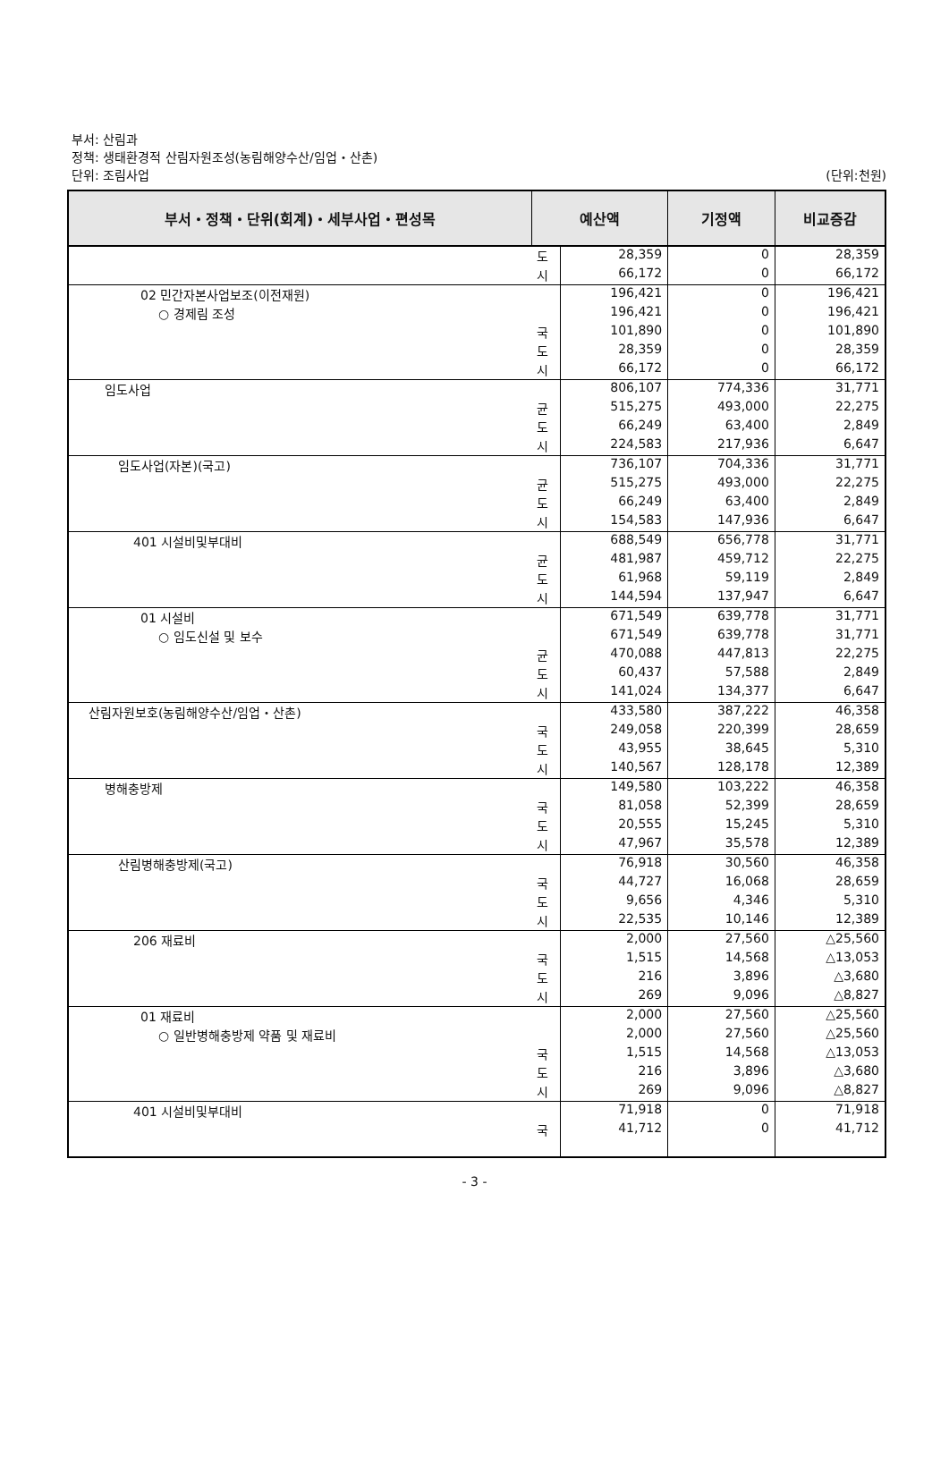부서: 산림과
정책: 생태환경적 산림자원조성(농림해양수산/임업・산촌)
단위: 조림사업
(단위:천원)
| 부서・정책・단위(회계)・세부사업・편성목 | 예산액 | | 기정액 | 비교증감 |
| --- | --- | --- | --- | --- |
| | 도 | 28,359 | 0 | 28,359 |
| | 시 | 66,172 | 0 | 66,172 |
| 02 민간자본사업보조(이전재원) | | 196,421 | 0 | 196,421 |
| ○ 경제림 조성 | | 196,421 | 0 | 196,421 |
| | 국 | 101,890 | 0 | 101,890 |
| | 도 | 28,359 | 0 | 28,359 |
| | 시 | 66,172 | 0 | 66,172 |
| 임도사업 | | 806,107 | 774,336 | 31,771 |
| | 균 | 515,275 | 493,000 | 22,275 |
| | 도 | 66,249 | 63,400 | 2,849 |
| | 시 | 224,583 | 217,936 | 6,647 |
| 임도사업(자본)(국고) | | 736,107 | 704,336 | 31,771 |
| | 균 | 515,275 | 493,000 | 22,275 |
| | 도 | 66,249 | 63,400 | 2,849 |
| | 시 | 154,583 | 147,936 | 6,647 |
| 401 시설비및부대비 | | 688,549 | 656,778 | 31,771 |
| | 균 | 481,987 | 459,712 | 22,275 |
| | 도 | 61,968 | 59,119 | 2,849 |
| | 시 | 144,594 | 137,947 | 6,647 |
| 01 시설비 | | 671,549 | 639,778 | 31,771 |
| ○ 임도신설 및 보수 | | 671,549 | 639,778 | 31,771 |
| | 균 | 470,088 | 447,813 | 22,275 |
| | 도 | 60,437 | 57,588 | 2,849 |
| | 시 | 141,024 | 134,377 | 6,647 |
| 산림자원보호(농림해양수산/임업・산촌) | | 433,580 | 387,222 | 46,358 |
| | 국 | 249,058 | 220,399 | 28,659 |
| | 도 | 43,955 | 38,645 | 5,310 |
| | 시 | 140,567 | 128,178 | 12,389 |
| 병해충방제 | | 149,580 | 103,222 | 46,358 |
| | 국 | 81,058 | 52,399 | 28,659 |
| | 도 | 20,555 | 15,245 | 5,310 |
| | 시 | 47,967 | 35,578 | 12,389 |
| 산림병해충방제(국고) | | 76,918 | 30,560 | 46,358 |
| | 국 | 44,727 | 16,068 | 28,659 |
| | 도 | 9,656 | 4,346 | 5,310 |
| | 시 | 22,535 | 10,146 | 12,389 |
| 206 재료비 | | 2,000 | 27,560 | △25,560 |
| | 국 | 1,515 | 14,568 | △13,053 |
| | 도 | 216 | 3,896 | △3,680 |
| | 시 | 269 | 9,096 | △8,827 |
| 01 재료비 | | 2,000 | 27,560 | △25,560 |
| ○ 일반병해충방제 약품 및 재료비 | | 2,000 | 27,560 | △25,560 |
| | 국 | 1,515 | 14,568 | △13,053 |
| | 도 | 216 | 3,896 | △3,680 |
| | 시 | 269 | 9,096 | △8,827 |
| 401 시설비및부대비 | | 71,918 | 0 | 71,918 |
| | 국 | 41,712 | 0 | 41,712 |
- 3 -